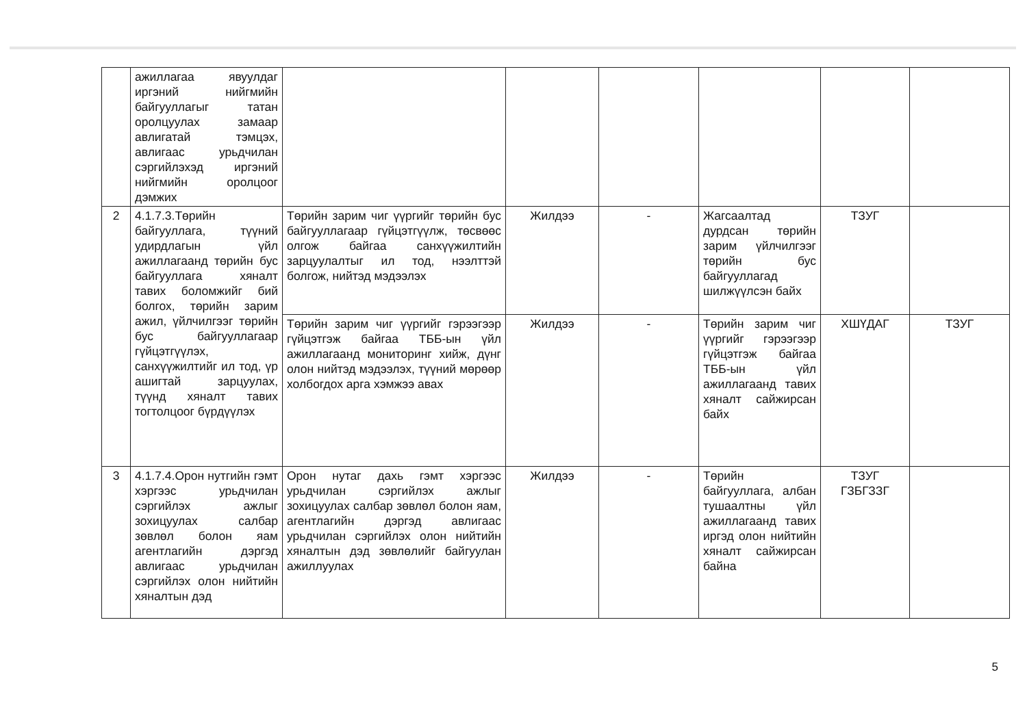| | ажиллагаа явуулдаг иргэний нийгмийн байгууллагыг татан оролцуулах замаар авлигатай тэмцэх, авлигаас урьдчилан сэргийлэхэд иргэний нийгмийн оролцоог дэмжих | | | | | | |
| 2 | 4.1.7.3.Төрийн байгууллага, түүний удирдлагын үйл ажиллагаанд төрийн бус байгууллага хяналт тавих боломжийг бий болгох, төрийн зарим ажил, үйлчилгээг төрийн бус байгууллагаар гүйцэтгүүлэх, санхүүжилтийг ил тод, үр ашигтай зарцуулах, түүнд хяналт тавих тогтолцоог бүрдүүлэх | Төрийн зарим чиг үүргийг төрийн бус байгууллагаар гүйцэтгүүлж, төсвөөс олгож байгаа санхүүжилтийн зарцуулалтыг ил тод, нээлттэй болгож, нийтэд мэдээлэх | Жилдээ | - | Жагсаалтад дурдсан төрийн зарим үйлчилгээг төрийн бус байгууллагад шилжүүлсэн байх | ТЗУГ | |
| | | Төрийн зарим чиг үүргийг гэрээгээр гүйцэтгэж байгаа ТББ-ын үйл ажиллагаанд мониторинг хийж, дүнг олон нийтэд мэдээлэх, түүний мөрөөр холбогдох арга хэмжээ авах | Жилдээ | - | Төрийн зарим чиг үүргийг гэрээгээр гүйцэтгэж байгаа ТББ-ын үйл ажиллагаанд тавих хяналт сайжирсан байх | ХШҮДАГ | ТЗУГ |
| 3 | 4.1.7.4.Орон нутгийн гэмт хэргээс урьдчилан сэргийлэх ажлыг зохицуулах салбар зөвлөл болон яам агентлагийн дэргэд авлигаас урьдчилан сэргийлэх олон нийтийн хяналтын дэд | Орон нутаг дахь гэмт хэргээс урьдчилан сэргийлэх ажлыг зохицуулах салбар зөвлөл болон яам, агентлагийн дэргэд авлигаас урьдчилан сэргийлэх олон нийтийн хяналтын дэд зөвлөлийг байгуулан ажиллуулах | Жилдээ | - | Төрийн байгууллага, албан тушаалтны үйл ажиллагаанд тавих иргэд олон нийтийн хяналт сайжирсан байна | ТЗУГ ГЗБГЗЗГ | |
5